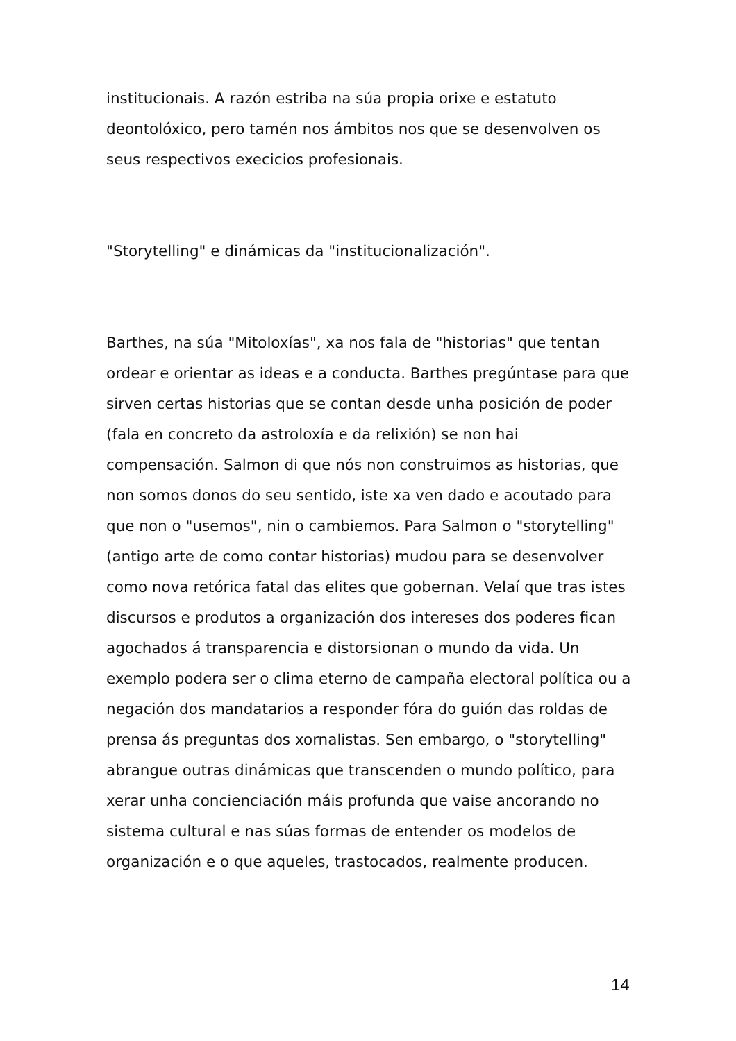institucionais. A razón estriba na súa propia orixe e estatuto deontolóxico, pero tamén nos ámbitos nos que se desenvolven os seus respectivos execicios profesionais.
"Storytelling" e dinámicas da "institucionalización".
Barthes, na súa "Mitoloxías", xa nos fala de "historias" que tentan ordear e orientar as ideas e a conducta. Barthes pregúntase para que sirven certas historias que se contan desde unha posición de poder (fala en concreto da astroloxía e da relixión) se non hai compensación. Salmon di que nós non construimos as historias, que non somos donos do seu sentido, iste xa ven dado e acoutado para que non o "usemos", nin o cambiemos. Para Salmon o "storytelling" (antigo arte de como contar historias) mudou para se desenvolver como nova retórica fatal das elites que gobernan. Velaí que tras istes discursos e produtos a organización dos intereses dos poderes fican agochados á transparencia e distorsionan o mundo da vida. Un exemplo podera ser o clima eterno de campaña electoral política ou a negación dos mandatarios a responder fóra do guión das roldas de prensa ás preguntas dos xornalistas. Sen embargo, o "storytelling" abrangue outras dinámicas que transcenden o mundo político, para xerar unha concienciación máis profunda que vaise ancorando no sistema cultural e nas súas formas de entender os modelos de organización e o que aqueles, trastocados, realmente producen.
14